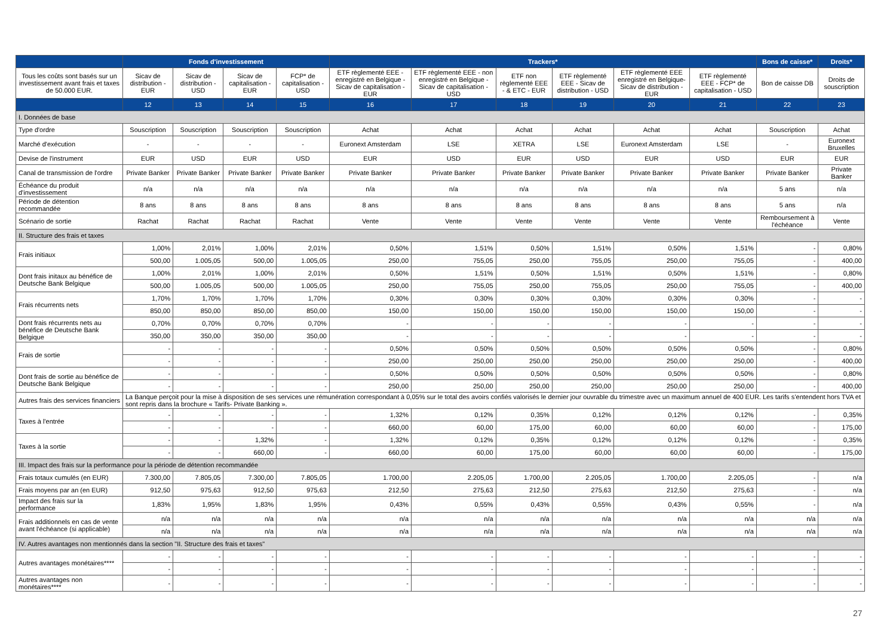| | Fonds d'investissement | | | | Trackers* | | | | | | Bons de caisse* | Droits* |
| --- | --- | --- | --- | --- | --- | --- | --- | --- | --- | --- | --- | --- |
| Tous les coûts sont basés sur un investissement avant frais et taxes de 50.000 EUR. | Sicav de distribution - EUR | Sicav de distribution - USD | Sicav de capitalisation - EUR | FCP* de capitalisation - USD | ETF règlementé EEE - enregistré en Belgique - Sicav de capitalisation - EUR | ETF règlementé EEE - non enregistré en Belgique - Sicav de capitalisation - USD | ETF non règlementé EEE - & ETC - EUR | ETF règlementé EEE - Sicav de distribution - USD | ETF règlementé EEE enregistré en Belgique-Sicav de distribution - EUR | ETF règlementé EEE - FCP* de capitalisation - USD | Bon de caisse DB | Droits de souscription |
| | 12 | 13 | 14 | 15 | 16 | 17 | 18 | 19 | 20 | 21 | 22 | 23 |
| I. Données de base | | | | | | | | | | | | |
| Type d'ordre | Souscription | Souscription | Souscription | Souscription | Achat | Achat | Achat | Achat | Achat | Achat | Souscription | Achat |
| Marché d'exécution | - | - | - | - | Euronext Amsterdam | LSE | XETRA | LSE | Euronext Amsterdam | LSE | - | Euronext Bruxelles |
| Devise de l'instrument | EUR | USD | EUR | USD | EUR | USD | EUR | USD | EUR | USD | EUR | EUR |
| Canal de transmission de l'ordre | Private Banker | Private Banker | Private Banker | Private Banker | Private Banker | Private Banker | Private Banker | Private Banker | Private Banker | Private Banker | Private Banker | Private Banker |
| Échéance du produit d'investissement | n/a | n/a | n/a | n/a | n/a | n/a | n/a | n/a | n/a | n/a | 5 ans | n/a |
| Période de détention recommandée | 8 ans | 8 ans | 8 ans | 8 ans | 8 ans | 8 ans | 8 ans | 8 ans | 8 ans | 8 ans | 5 ans | n/a |
| Scénario de sortie | Rachat | Rachat | Rachat | Rachat | Vente | Vente | Vente | Vente | Vente | Vente | Remboursement à l'échéance | Vente |
| II. Structure des frais et taxes | | | | | | | | | | | | |
| Frais initiaux | 1,00% | 2,01% | 1,00% | 2,01% | 0,50% | 1,51% | 0,50% | 1,51% | 0,50% | 1,51% | - | 0,80% |
| | 500,00 | 1.005,05 | 500,00 | 1.005,05 | 250,00 | 755,05 | 250,00 | 755,05 | 250,00 | 755,05 | - | 400,00 |
| Dont frais initaux au bénéfice de Deutsche Bank Belgique | 1,00% | 2,01% | 1,00% | 2,01% | 0,50% | 1,51% | 0,50% | 1,51% | 0,50% | 1,51% | - | 0,80% |
| | 500,00 | 1.005,05 | 500,00 | 1.005,05 | 250,00 | 755,05 | 250,00 | 755,05 | 250,00 | 755,05 | - | 400,00 |
| Frais récurrents nets | 1,70% | 1,70% | 1,70% | 1,70% | 0,30% | 0,30% | 0,30% | 0,30% | 0,30% | 0,30% | - | - |
| | 850,00 | 850,00 | 850,00 | 850,00 | 150,00 | 150,00 | 150,00 | 150,00 | 150,00 | 150,00 | - | - |
| Dont frais récurrents nets au bénéfice de Deutsche Bank Belgique | 0,70% | 0,70% | 0,70% | 0,70% | - | - | - | - | - | - | - | - |
| | 350,00 | 350,00 | 350,00 | 350,00 | - | - | - | - | - | - | - | - |
| Frais de sortie | - | - | - | - | 0,50% | 0,50% | 0,50% | 0,50% | 0,50% | 0,50% | - | 0,80% |
| | - | - | - | - | 250,00 | 250,00 | 250,00 | 250,00 | 250,00 | 250,00 | - | 400,00 |
| Dont frais de sortie au bénéfice de Deutsche Bank Belgique | - | - | - | - | 0,50% | 0,50% | 0,50% | 0,50% | 0,50% | 0,50% | - | 0,80% |
| | - | - | - | - | 250,00 | 250,00 | 250,00 | 250,00 | 250,00 | 250,00 | - | 400,00 |
| Autres frais des services financiers | La Banque perçoit pour la mise à disposition de ses services une rémunération correspondant à 0,05% sur le total des avoirs confiés valorisés le dernier jour ouvrable du trimestre avec un maximum annuel de 400 EUR. Les tarifs s’entendent hors TVA et sont repris dans la brochure « Tarifs- Private Banking ». | | | | | | | | | | | |
| Taxes à l'entrée | - | - | - | - | 1,32% | 0,12% | 0,35% | 0,12% | 0,12% | 0,12% | - | 0,35% |
| | - | - | - | - | 660,00 | 60,00 | 175,00 | 60,00 | 60,00 | 60,00 | - | 175,00 |
| Taxes à la sortie | - | - | 1,32% | - | 1,32% | 0,12% | 0,35% | 0,12% | 0,12% | 0,12% | - | 0,35% |
| | - | - | 660,00 | - | 660,00 | 60,00 | 175,00 | 60,00 | 60,00 | 60,00 | - | 175,00 |
| III. Impact des frais sur la performance pour la période de détention recommandée | | | | | | | | | | | | |
| Frais totaux cumulés (en EUR) | 7.300,00 | 7.805,05 | 7.300,00 | 7.805,05 | 1.700,00 | 2.205,05 | 1.700,00 | 2.205,05 | 1.700,00 | 2.205,05 | - | n/a |
| Frais moyens par an (en EUR) | 912,50 | 975,63 | 912,50 | 975,63 | 212,50 | 275,63 | 212,50 | 275,63 | 212,50 | 275,63 | - | n/a |
| Impact des frais sur la performance | 1,83% | 1,95% | 1,83% | 1,95% | 0,43% | 0,55% | 0,43% | 0,55% | 0,43% | 0,55% | - | n/a |
| Frais additionnels en cas de vente avant l'échéance (si applicable) | n/a | n/a | n/a | n/a | n/a | n/a | n/a | n/a | n/a | n/a | n/a | n/a |
| | n/a | n/a | n/a | n/a | n/a | n/a | n/a | n/a | n/a | n/a | n/a | n/a |
| IV. Autres avantages non mentionnés dans la section "II. Structure des frais et taxes" | | | | | | | | | | | | |
| Autres avantages monétaires**** | - | - | - | - | - | - | - | - | - | - | - | - |
| | - | - | - | - | - | - | - | - | - | - | - | - |
| Autres avantages non monétaires**** | - | - | - | - | - | - | - | - | - | - | - | - |
27